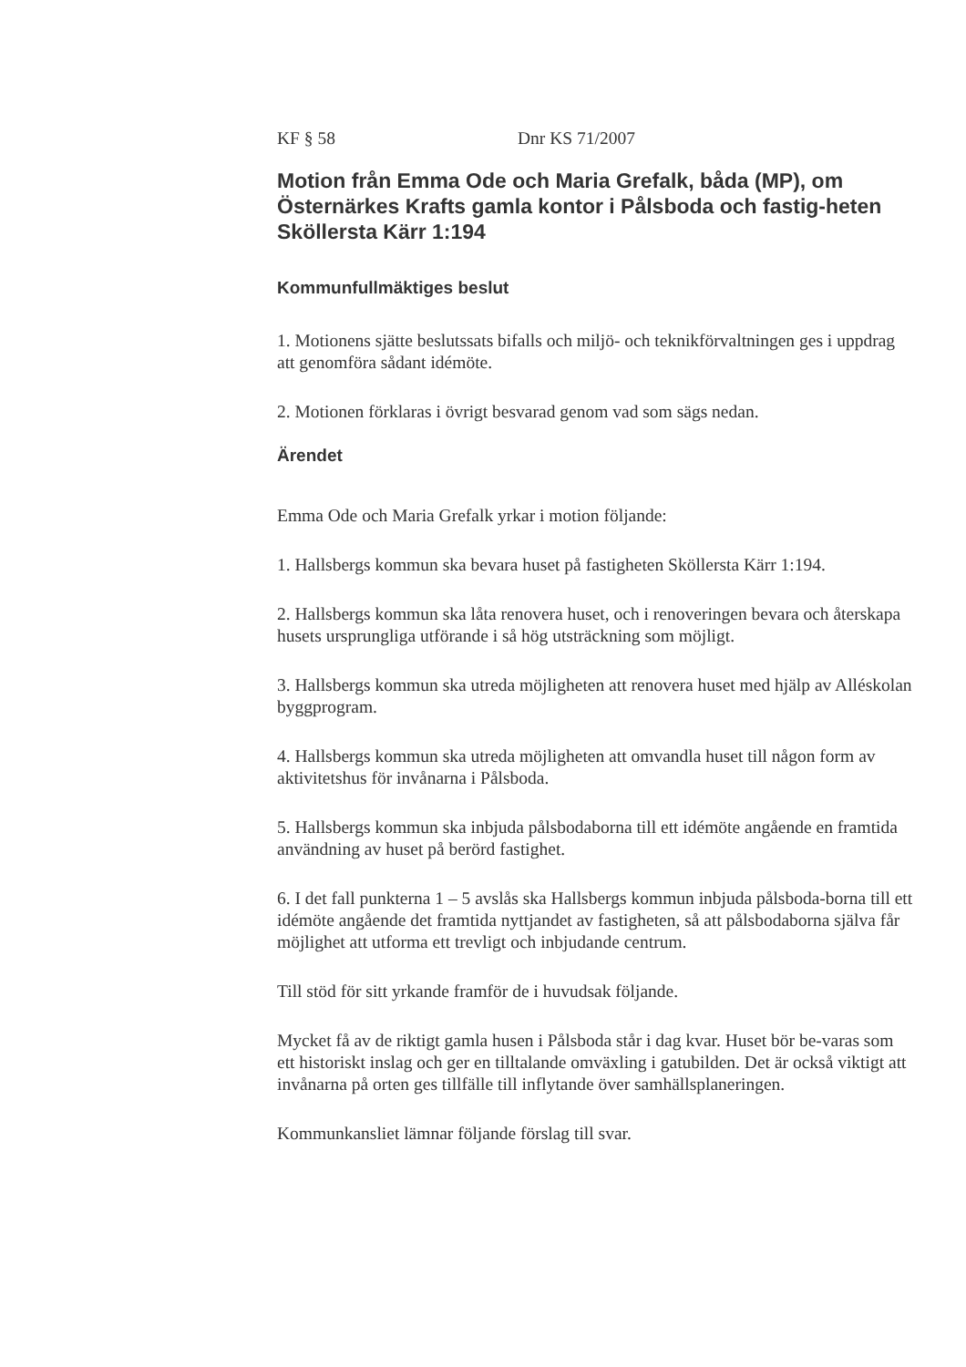KF § 58 Dnr KS 71/2007
Motion från Emma Ode och Maria Grefalk, båda (MP), om Östernärkes Krafts gamla kontor i Pålsboda och fastig-heten Sköllersta Kärr 1:194
Kommunfullmäktiges beslut
1. Motionens sjätte beslutssats bifalls och miljö- och teknikförvaltningen ges i uppdrag att genomföra sådant idémöte.
2. Motionen förklaras i övrigt besvarad genom vad som sägs nedan.
Ärendet
Emma Ode och Maria Grefalk yrkar i motion följande:
1. Hallsbergs kommun ska bevara huset på fastigheten Sköllersta Kärr 1:194.
2. Hallsbergs kommun ska låta renovera huset, och i renoveringen bevara och återskapa husets ursprungliga utförande i så hög utsträckning som möjligt.
3. Hallsbergs kommun ska utreda möjligheten att renovera huset med hjälp av Alléskolan byggprogram.
4. Hallsbergs kommun ska utreda möjligheten att omvandla huset till någon form av aktivitetshus för invånarna i Pålsboda.
5. Hallsbergs kommun ska inbjuda pålsbodaborna till ett idémöte angående en framtida användning av huset på berörd fastighet.
6. I det fall punkterna 1 – 5 avslås ska Hallsbergs kommun inbjuda pålsboda-borna till ett idémöte angående det framtida nyttjandet av fastigheten, så att pålsbodaborna själva får möjlighet att utforma ett trevligt och inbjudande centrum.
Till stöd för sitt yrkande framför de i huvudsak följande.
Mycket få av de riktigt gamla husen i Pålsboda står i dag kvar. Huset bör be-varas som ett historiskt inslag och ger en tilltalande omväxling i gatubilden. Det är också viktigt att invånarna på orten ges tillfälle till inflytande över samhällsplaneringen.
Kommunkansliet lämnar följande förslag till svar.